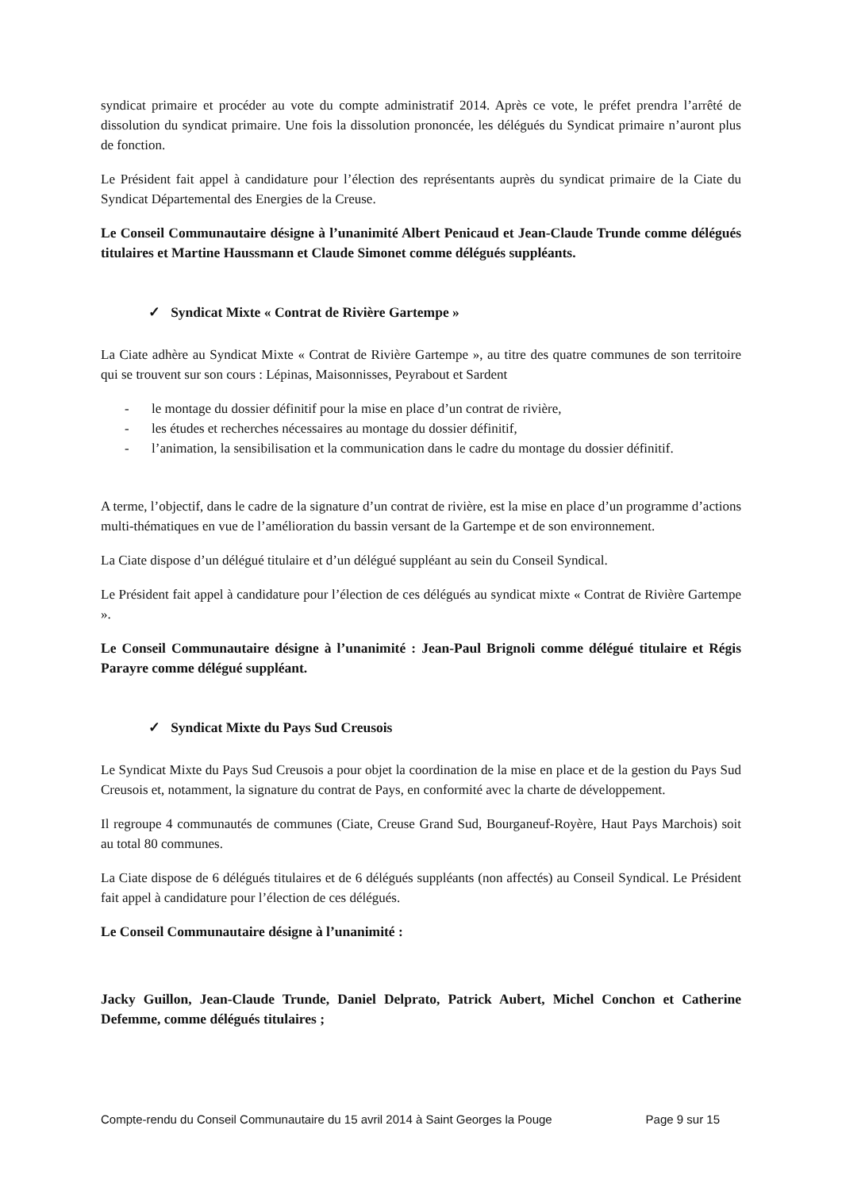syndicat primaire et procéder au vote du compte administratif 2014. Après ce vote, le préfet prendra l’arrêté de dissolution du syndicat primaire. Une fois la dissolution prononcée, les délégués du Syndicat primaire n’auront plus de fonction.
Le Président fait appel à candidature pour l’élection des représentants auprès du syndicat primaire de la Ciate du Syndicat Départemental des Energies de la Creuse.
Le Conseil Communautaire désigne à l’unanimité Albert Penicaud et Jean-Claude Trunde comme délégués titulaires et Martine Haussmann et Claude Simonet comme délégués suppléants.
✓ Syndicat Mixte « Contrat de Rivière Gartempe »
La Ciate adhère au Syndicat Mixte « Contrat de Rivière Gartempe », au titre des quatre communes de son territoire qui se trouvent sur son cours : Lépinas, Maisonnisses, Peyrabout et Sardent
- le montage du dossier définitif pour la mise en place d’un contrat de rivière,
- les études et recherches nécessaires au montage du dossier définitif,
- l’animation, la sensibilisation et la communication dans le cadre du montage du dossier définitif.
A terme, l’objectif, dans le cadre de la signature d’un contrat de rivière, est la mise en place d’un programme d’actions multi-thématiques en vue de l’amélioration du bassin versant de la Gartempe et de son environnement.
La Ciate dispose d’un délégué titulaire et d’un délégué suppléant au sein du Conseil Syndical.
Le Président fait appel à candidature pour l’élection de ces délégués au syndicat mixte « Contrat de Rivière Gartempe ».
Le Conseil Communautaire désigne à l’unanimité : Jean-Paul Brignoli comme délégué titulaire et Régis Parayre comme délégué suppléant.
✓ Syndicat Mixte du Pays Sud Creusois
Le Syndicat Mixte du Pays Sud Creusois a pour objet la coordination de la mise en place et de la gestion du Pays Sud Creusois et, notamment, la signature du contrat de Pays, en conformité avec la charte de développement.
Il regroupe 4 communautés de communes (Ciate, Creuse Grand Sud, Bourganeuf-Royère, Haut Pays Marchois) soit au total 80 communes.
La Ciate dispose de 6 délégués titulaires et de 6 délégués suppléants (non affectés) au Conseil Syndical. Le Président fait appel à candidature pour l’élection de ces délégués.
Le Conseil Communautaire désigne à l’unanimité :
Jacky Guillon, Jean-Claude Trunde, Daniel Delprato, Patrick Aubert, Michel Conchon et Catherine Defemme, comme délégués titulaires ;
Compte-rendu du Conseil Communautaire du 15 avril 2014 à Saint Georges la Pouge Page 9 sur 15